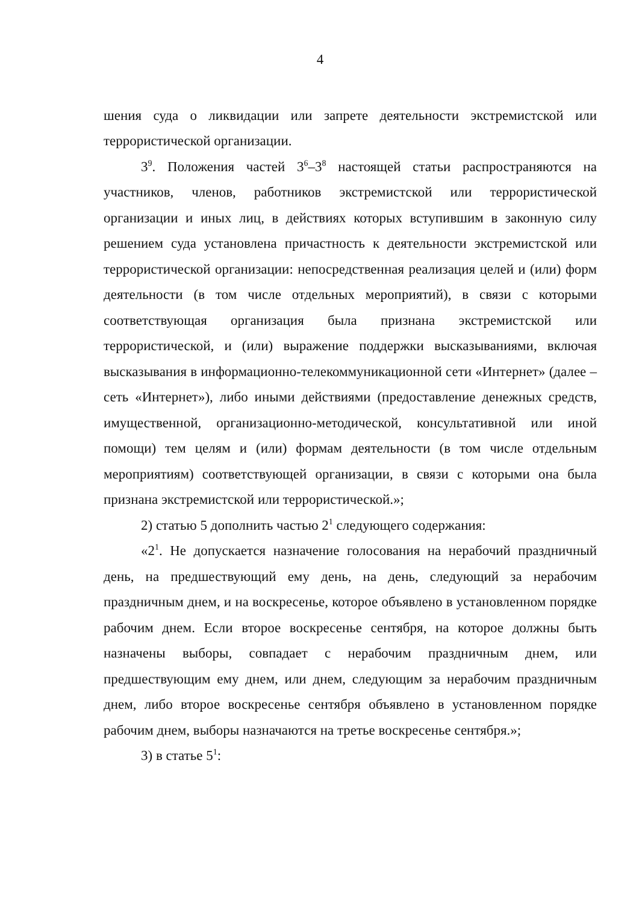4
шения суда о ликвидации или запрете деятельности экстремистской или террористической организации.
3<sup>9</sup>. Положения частей 3<sup>6</sup>–3<sup>8</sup> настоящей статьи распространяются на участников, членов, работников экстремистской или террористической организации и иных лиц, в действиях которых вступившим в законную силу решением суда установлена причастность к деятельности экстремистской или террористической организации: непосредственная реализация целей и (или) форм деятельности (в том числе отдельных мероприятий), в связи с которыми соответствующая организация была признана экстремистской или террористической, и (или) выражение поддержки высказываниями, включая высказывания в информационно-телекоммуникационной сети «Интернет» (далее – сеть «Интернет»), либо иными действиями (предоставление денежных средств, имущественной, организационно-методической, консультативной или иной помощи) тем целям и (или) формам деятельности (в том числе отдельным мероприятиям) соответствующей организации, в связи с которыми она была признана экстремистской или террористической.»;
2) статью 5 дополнить частью 2<sup>1</sup> следующего содержания:
«2<sup>1</sup>. Не допускается назначение голосования на нерабочий праздничный день, на предшествующий ему день, на день, следующий за нерабочим праздничным днем, и на воскресенье, которое объявлено в установленном порядке рабочим днем. Если второе воскресенье сентября, на которое должны быть назначены выборы, совпадает с нерабочим праздничным днем, или предшествующим ему днем, или днем, следующим за нерабочим праздничным днем, либо второе воскресенье сентября объявлено в установленном порядке рабочим днем, выборы назначаются на третье воскресенье сентября.»;
3) в статье 5<sup>1</sup>: